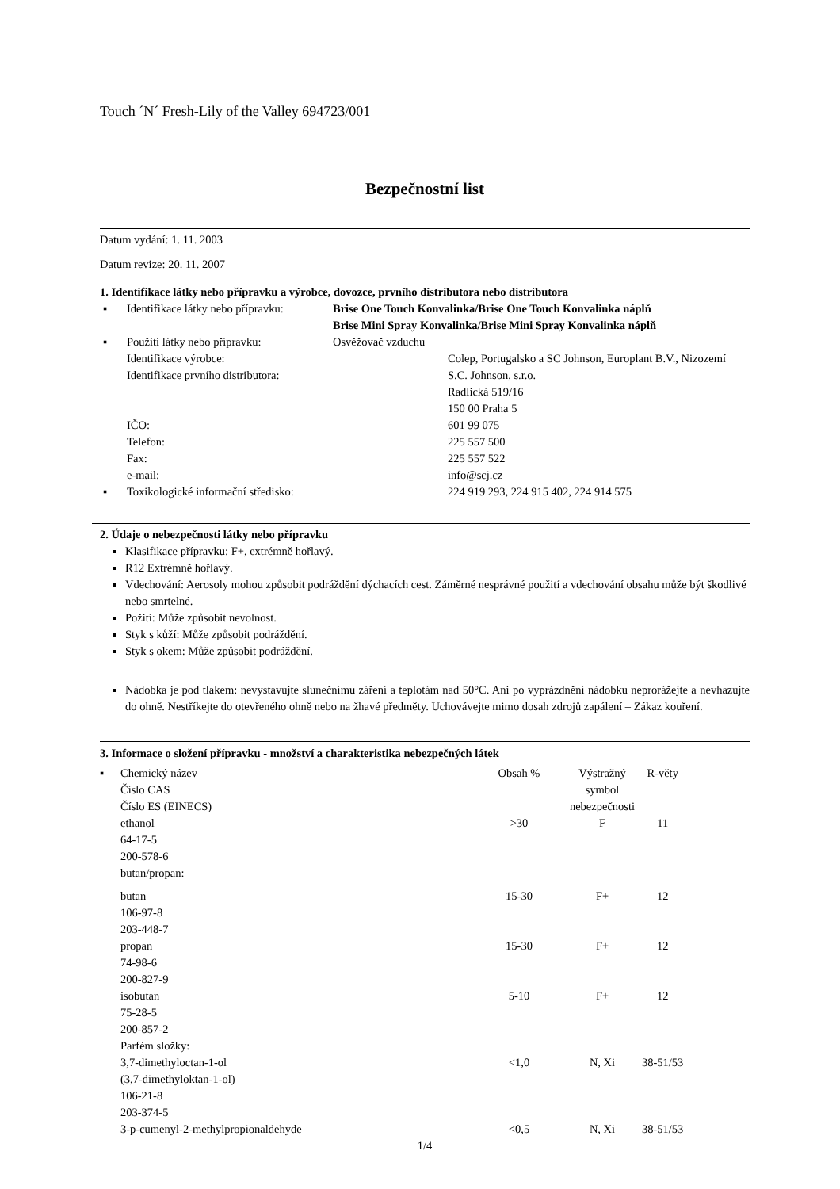Touch ´N´ Fresh-Lily of the Valley 694723/001
Bezpečnostní list
Datum vydání: 1. 11. 2003
Datum revize: 20. 11. 2007
1. Identifikace látky nebo přípravku a výrobce, dovozce, prvního distributora nebo distributora
| ▪ | Identifikace látky nebo přípravku: | Brise One Touch Konvalinka/Brise One Touch Konvalinka náplň Brise Mini Spray Konvalinka/Brise Mini Spray Konvalinka náplň | |
| ▪ | Použití látky nebo přípravku: | Osvěžovač vzduchu | |
| | Identifikace výrobce: | | Colep, Portugalsko a SC Johnson, Europlant B.V., Nizozemí |
| | Identifikace prvního distributora: | | S.C. Johnson, s.r.o. Radlická 519/16 150 00 Praha 5 |
| | IČO: | | 601 99 075 |
| | Telefon: | | 225 557 500 |
| | Fax: | | 225 557 522 |
| | e-mail: | | info@scj.cz |
| ▪ | Toxikologické informační středisko: | | 224 919 293, 224 915 402, 224 914 575 |
2. Údaje o nebezpečnosti látky nebo přípravku
Klasifikace přípravku: F+, extrémně hořlavý.
R12 Extrémně hořlavý.
Vdechování: Aerosoly mohou způsobit podráždění dýchacích cest. Záměrné nesprávné použití a vdechování obsahu může být škodlivé nebo smrtelné.
Požití: Může způsobit nevolnost.
Styk s kůží: Může způsobit podráždění.
Styk s okem: Může způsobit podráždění.
Nádobka je pod tlakem: nevystavujte slunečnímu záření a teplotám nad 50°C. Ani po vyprázdnění nádobku neprorážejte a nevhazujte do ohně. Nestříkejte do otevřeného ohně nebo na žhavé předměty. Uchovávejte mimo dosah zdrojů zapálení – Zákaz kouření.
3. Informace o složení přípravku - množství a charakteristika nebezpečných látek
| ▪ | Chemický název Číslo CAS Číslo ES (EINECS) | Obsah % | Výstražný symbol nebezpečnosti | R-věty |
| | ethanol 64-17-5 200-578-6 butan/propan: | >30 | F | 11 |
| | butan 106-97-8 203-448-7 | 15-30 | F+ | 12 |
| | propan 74-98-6 200-827-9 | 15-30 | F+ | 12 |
| | isobutan 75-28-5 200-857-2 Parfém složky: | 5-10 | F+ | 12 |
| | 3,7-dimethyloctan-1-ol (3,7-dimethyloktan-1-ol) 106-21-8 203-374-5 | <1,0 | N, Xi | 38-51/53 |
| | 3-p-cumenyl-2-methylpropionaldehyde | <0,5 | N, Xi | 38-51/53 |
1/4